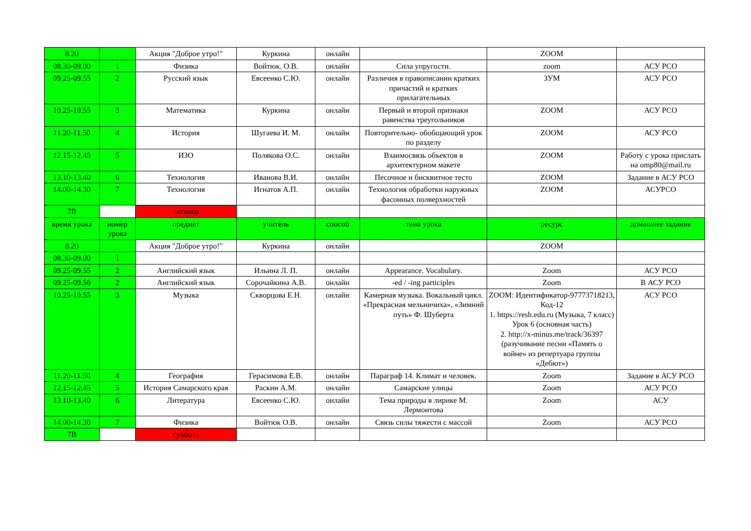| 8.20 | | Акция "Доброе утро!" | Куркина | онлайн | | ZOOM | |
| 08.30-09.00 | 1 | Физика | Войтюк. О.В. | онлайн | Сила упругости. | zoom | АСУ РСО |
| 09.25-09.55 | 2 | Русский язык | Евсеенко С.Ю. | онлайн | Различия в правописании кратких причастий и кратких прилагательных | ЗУМ | АСУ РСО |
| 10.25-10.55 | 3 | Математика | Куркина | онлайн | Первый и второй признаки равенства треугольников | ZOOM | АСУ РСО |
| 11.20-11.50 | 4 | История | Шугаева И. М. | онлайн | Повторительно- обобщающий урок по разделу | ZOOM | АСУ РСО |
| 12.15-12.45 | 5 | ИЗО | Полякова О.С. | онлайн | Взаимосвязь объектов в архитектурном макете | ZOOM | Работу с урока прислать на omp80@mail.ru |
| 13.10-13.40 | 6 | Технология | Иванова В.И. | онлайн | Песочное и бисквитное тесто | ZOOM | Задание в АСУ РСО |
| 14.00-14.30 | 7 | Технология | Игнатов А.П. | онлайн | Технология обработки наружных фасонных полверхностей | ZOOM | АСУРСО |
| 7В | | пятница | | | | | |
| время урока | номер урока | предмет | учитель | способ | тема урока | ресурс | домашнее задание |
| 8.20 | | Акция "Доброе утро!" | Куркина | онлайн | | ZOOM | |
| 08.30-09.00 | 1 | | | | | | |
| 09.25-09.55 | 2 | Английский язык | Ильина Л. П. | онлайн | Appearance. Vocabulary. | Zoom | АСУ РСО |
| 09.25-09.56 | 2 | Английский язык | Сорочайкина А.В. | онлайн | -ed / -ing participles | Zoom | В АСУ РСО |
| 10.25-10.55 | 3 | Музыка | Скворцова Е.Н. | онлайн | Камерная музыка. Вокальный цикл. «Прекрасная мельничиха», «Зимний путь» Ф. Шуберта | ZOOM: Идентификатор-97773718213, Код-12 1. https://resh.edu.ru (Музыка, 7 класс) Урок 6 (основная часть) 2. http://x-minus.me/track/36397 (разучивание песни «Память о войне» из репертуара группы «Дебют») | АСУ РСО |
| 11.20-11.50 | 4 | География | Герасимова Е.В. | онлайн | Параграф 14. Климат и человек. | Zoom | Задание в АСУ РСО |
| 12.15-12.45 | 5 | История Самарского края | Раскин А.М. | онлайн | Самарские улицы | Zoom | АСУ РСО |
| 13.10-13.40 | 6 | Литература | Евсеенко С.Ю. | онлайн | Тема природы в лирике М. Лермонтова | Zoom | АСУ |
| 14.00-14.30 | 7 | Физика | Войтюк О.В. | онлайн | Связь силы тяжести с массой | Zoom | АСУ РСО |
| 7В | | суббота | | | | | |